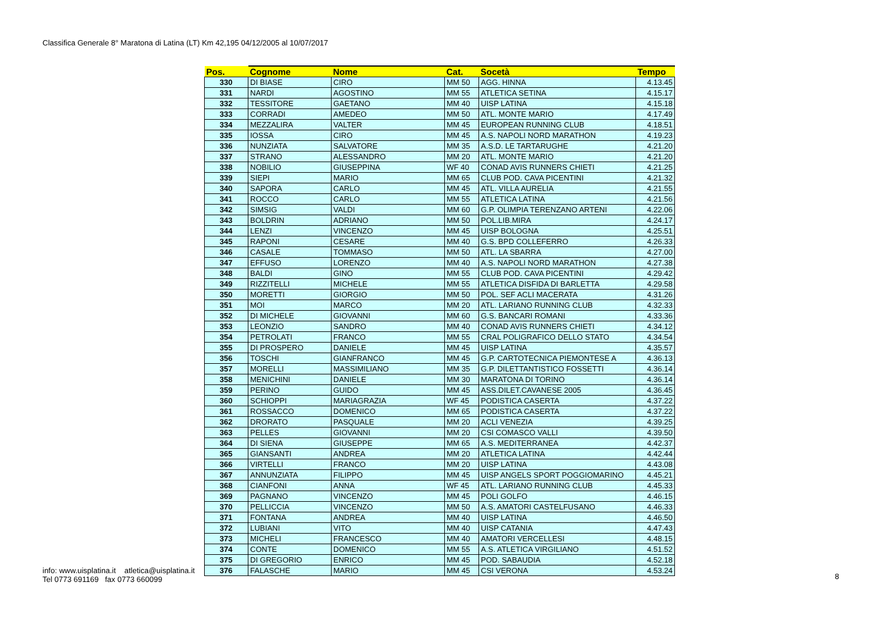Classifica Generale 8° Maratona di Latina (LT) Km 42,195 04/12/2005 al 10/07/2017
| Pos. | Cognome | Nome | Cat. | Socetà | Tempo |
| --- | --- | --- | --- | --- | --- |
| 330 | DI BIASE | CIRO | MM 50 | AGG. HINNA | 4.13.45 |
| 331 | NARDI | AGOSTINO | MM 55 | ATLETICA SETINA | 4.15.17 |
| 332 | TESSITORE | GAETANO | MM 40 | UISP LATINA | 4.15.18 |
| 333 | CORRADI | AMEDEO | MM 50 | ATL. MONTE MARIO | 4.17.49 |
| 334 | MEZZALIRA | VALTER | MM 45 | EUROPEAN RUNNING CLUB | 4.18.51 |
| 335 | IOSSA | CIRO | MM 45 | A.S. NAPOLI NORD MARATHON | 4.19.23 |
| 336 | NUNZIATA | SALVATORE | MM 35 | A.S.D. LE TARTARUGHE | 4.21.20 |
| 337 | STRANO | ALESSANDRO | MM 20 | ATL. MONTE MARIO | 4.21.20 |
| 338 | NOBILIO | GIUSEPPINA | WF 40 | CONAD AVIS RUNNERS CHIETI | 4.21.25 |
| 339 | SIEPI | MARIO | MM 65 | CLUB POD. CAVA PICENTINI | 4.21.32 |
| 340 | SAPORA | CARLO | MM 45 | ATL. VILLA AURELIA | 4.21.55 |
| 341 | ROCCO | CARLO | MM 55 | ATLETICA LATINA | 4.21.56 |
| 342 | SIMSIG | VALDI | MM 60 | G.P. OLIMPIA TERENZANO ARTENI | 4.22.06 |
| 343 | BOLDRIN | ADRIANO | MM 50 | POL.LIB.MIRA | 4.24.17 |
| 344 | LENZI | VINCENZO | MM 45 | UISP BOLOGNA | 4.25.51 |
| 345 | RAPONI | CESARE | MM 40 | G.S. BPD COLLEFERRO | 4.26.33 |
| 346 | CASALE | TOMMASO | MM 50 | ATL. LA SBARRA | 4.27.00 |
| 347 | EFFUSO | LORENZO | MM 40 | A.S. NAPOLI NORD MARATHON | 4.27.38 |
| 348 | BALDI | GINO | MM 55 | CLUB POD. CAVA PICENTINI | 4.29.42 |
| 349 | RIZZITELLI | MICHELE | MM 55 | ATLETICA DISFIDA DI BARLETTA | 4.29.58 |
| 350 | MORETTI | GIORGIO | MM 50 | POL. SEF ACLI MACERATA | 4.31.26 |
| 351 | MOI | MARCO | MM 20 | ATL. LARIANO RUNNING CLUB | 4.32.33 |
| 352 | DI MICHELE | GIOVANNI | MM 60 | G.S. BANCARI ROMANI | 4.33.36 |
| 353 | LEONZIO | SANDRO | MM 40 | CONAD AVIS RUNNERS CHIETI | 4.34.12 |
| 354 | PETROLATI | FRANCO | MM 55 | CRAL POLIGRAFICO DELLO STATO | 4.34.54 |
| 355 | DI PROSPERO | DANIELE | MM 45 | UISP LATINA | 4.35.57 |
| 356 | TOSCHI | GIANFRANCO | MM 45 | G.P. CARTOTECNICA PIEMONTESE A | 4.36.13 |
| 357 | MORELLI | MASSIMILIANO | MM 35 | G.P. DILETTANTISTICO FOSSETTI | 4.36.14 |
| 358 | MENICHINI | DANIELE | MM 30 | MARATONA DI TORINO | 4.36.14 |
| 359 | PERINO | GUIDO | MM 45 | ASS.DILET.CAVANESE 2005 | 4.36.45 |
| 360 | SCHIOPPI | MARIAGRAZIA | WF 45 | PODISTICA CASERTA | 4.37.22 |
| 361 | ROSSACCO | DOMENICO | MM 65 | PODISTICA CASERTA | 4.37.22 |
| 362 | DRORATO | PASQUALE | MM 20 | ACLI VENEZIA | 4.39.25 |
| 363 | PELLES | GIOVANNI | MM 20 | CSI COMASCO VALLI | 4.39.50 |
| 364 | DI SIENA | GIUSEPPE | MM 65 | A.S. MEDITERRANEA | 4.42.37 |
| 365 | GIANSANTI | ANDREA | MM 20 | ATLETICA LATINA | 4.42.44 |
| 366 | VIRTELLI | FRANCO | MM 20 | UISP LATINA | 4.43.08 |
| 367 | ANNUNZIATA | FILIPPO | MM 45 | UISP ANGELS SPORT POGGIOMARINO | 4.45.21 |
| 368 | CIANFONI | ANNA | WF 45 | ATL. LARIANO RUNNING CLUB | 4.45.33 |
| 369 | PAGNANO | VINCENZO | MM 45 | POLI GOLFO | 4.46.15 |
| 370 | PELLICCIA | VINCENZO | MM 50 | A.S. AMATORI CASTELFUSANO | 4.46.33 |
| 371 | FONTANA | ANDREA | MM 40 | UISP LATINA | 4.46.50 |
| 372 | LUBIANI | VITO | MM 40 | UISP CATANIA | 4.47.43 |
| 373 | MICHELI | FRANCESCO | MM 40 | AMATORI VERCELLESI | 4.48.15 |
| 374 | CONTE | DOMENICO | MM 55 | A.S. ATLETICA VIRGILIANO | 4.51.52 |
| 375 | DI GREGORIO | ENRICO | MM 45 | POD. SABAUDIA | 4.52.18 |
| 376 | FALASCHE | MARIO | MM 45 | CSI VERONA | 4.53.24 |
info: www.uisplatina.it atletica@uisplatina.it
Tel 0773 691169 fax 0773 660099
8